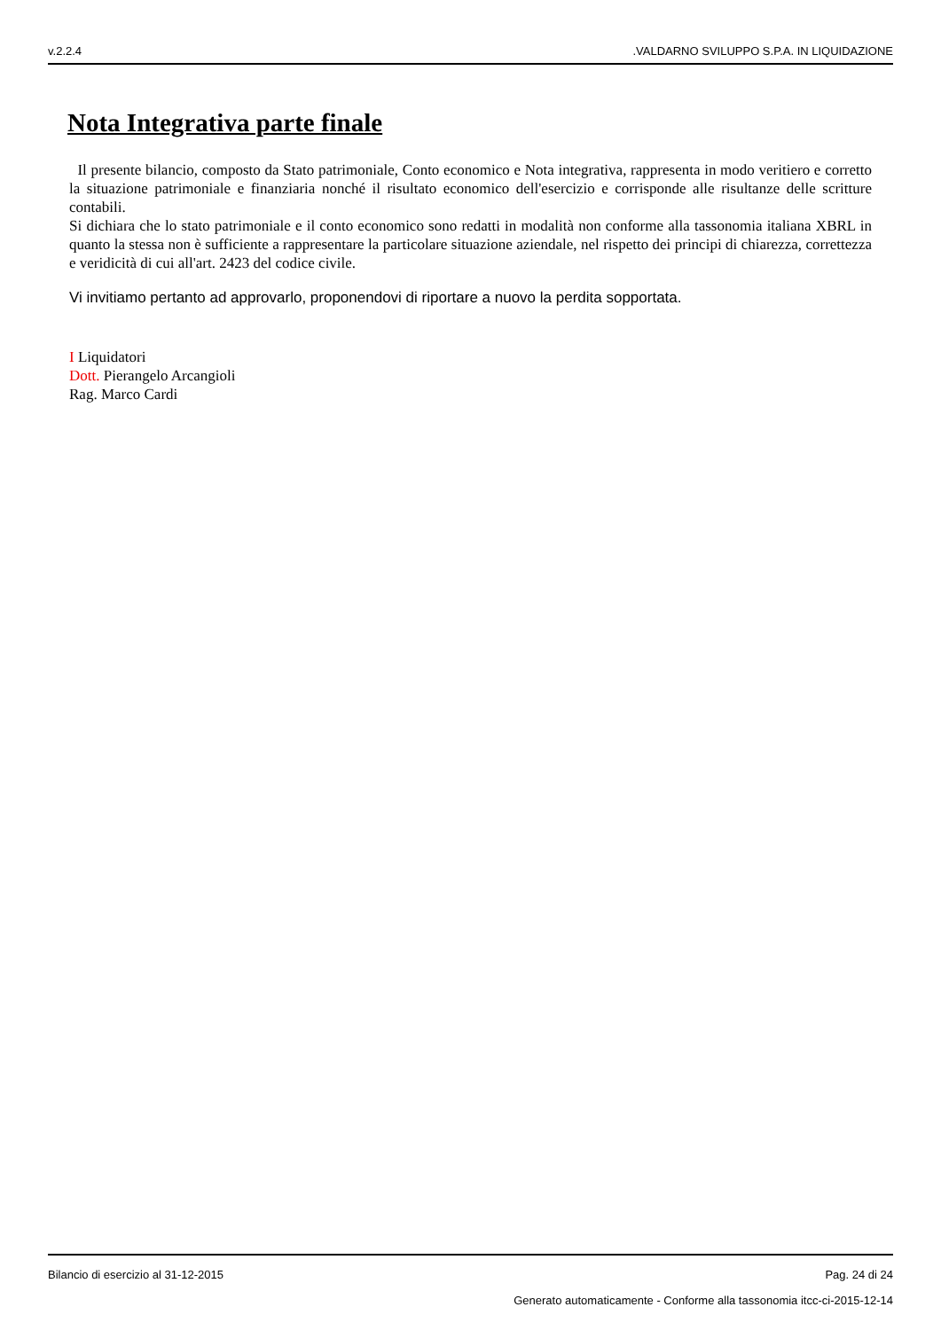v.2.2.4.VALDARNO SVILUPPO S.P.A. IN LIQUIDAZIONE
Nota Integrativa parte finale
Il presente bilancio, composto da Stato patrimoniale, Conto economico e Nota integrativa, rappresenta in modo veritiero e corretto la situazione patrimoniale e finanziaria nonché il risultato economico dell'esercizio e corrisponde alle risultanze delle scritture contabili.
Si dichiara che lo stato patrimoniale e il conto economico sono redatti in modalità non conforme alla tassonomia italiana XBRL in quanto la stessa non è sufficiente a rappresentare la particolare situazione aziendale, nel rispetto dei principi di chiarezza, correttezza e veridicità di cui all'art. 2423 del codice civile.
Vi invitiamo pertanto ad approvarlo, proponendovi di riportare a nuovo la perdita sopportata.
I Liquidatori
Dott. Pierangelo Arcangioli
Rag. Marco Cardi
Bilancio di esercizio al 31-12-2015 Pag. 24 di 24
Generato automaticamente - Conforme alla tassonomia itcc-ci-2015-12-14